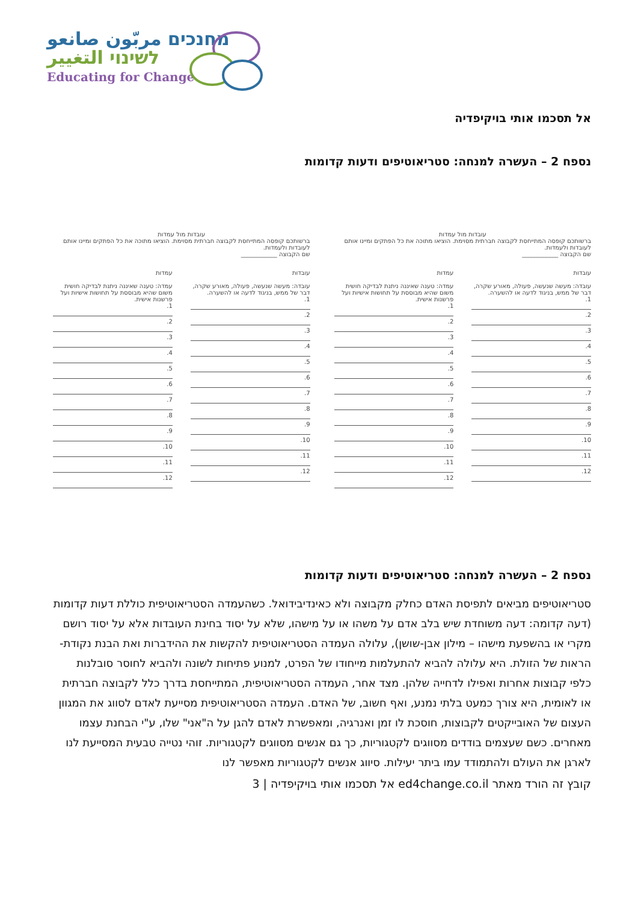מחנכים مربّون صانعو
לשינוי التغيير
Educating for Change
אל תסכמו אותי בויקיפדיה
נספח 2 – העשרה למנחה: סטריאוטיפים ודעות קדומות
עובדות מול עמדות
ברשותכם קופסה המתייחסת לקבוצה חברתית מסוימת. הוציאו מתוכה את כל הפתקים ומיינו אותם לעובדות ולעמדות.
שם הקבוצה ____________
עובדות
עובדה: מעשה שנעשה, פעולה, מאורע שקרה, דבר של ממש, בניגוד לדעה או להשערה.
1.
2.
3.
4.
5.
6.
7.
8.
9.
10.
11.
12.
עמדות
עמדה: טענה שאיננה ניתנת לבדיקה חושית משום שהיא מבוססת על תחושות אישיות ועל פרשנות אישית.
1.
2.
3.
4.
5.
6.
7.
8.
9.
10.
11.
12.
עובדות מול עמדות
ברשותכם קופסה המתייחסת לקבוצה חברתית מסוימת. הוציאו מתוכה את כל הפתקים ומיינו אותם לעובדות ולעמדות.
שם הקבוצה ____________
עובדות
עובדה: מעשה שנעשה, פעולה, מאורע שקרה, דבר של ממש, בניגוד לדעה או להשערה.
1.
2.
3.
4.
5.
6.
7.
8.
9.
10.
11.
12.
עמדות
עמדה: טענה שאיננה ניתנת לבדיקה חושית משום שהיא מבוססת על תחושות אישיות ועל פרשנות אישית.
1.
2.
3.
4.
5.
6.
7.
8.
9.
10.
11.
12.
נספח 2 – העשרה למנחה: סטריאוטיפים ודעות קדומות
סטריאוטיפים מביאים לתפיסת האדם כחלק מקבוצה ולא כאינדיבידואל. כשהעמדה הסטריאוטיפית כוללת דעות קדומות (דעה קדומה: דעה משוחדת שיש בלב אדם על משהו או על מישהו, שלא על יסוד בחינת העובדות אלא על יסוד רושם מקרי או בהשפעת מישהו – מילון אבן-שושן), עלולה העמדה הסטריאוטיפית להקשות את ההידברות ואת הבנת נקודת- הראות של הזולת. היא עלולה להביא להתעלמות מייחודו של הפרט, למנוע פתיחות לשונה ולהביא לחוסר סובלנות כלפי קבוצות אחרות ואפילו לדחייה שלהן. מצד אחר, העמדה הסטריאוטיפית, המתייחסת בדרך כלל לקבוצה חברתית או לאומית, היא צורך כמעט בלתי נמנע, ואף חשוב, של האדם. העמדה הסטריאוטיפית מסייעת לאדם לסווג את המגוון העצום של האובייקטים לקבוצות, חוסכת לו זמן ואנרגיה, ומאפשרת לאדם להגן על ה"אני" שלו, ע"י הבחנת עצמו מאחרים. כשם שעצמים בודדים מסווגים לקטגוריות, כך גם אנשים מסווגים לקטגוריות. זוהי נטייה טבעית המסייעת לנו לארגן את העולם ולהתמודד עמו ביתר יעילות. סיווג אנשים לקטגוריות מאפשר לנו
קובץ זה הורד מאתר ed4change.co.il אל תסכמו אותי בויקיפדיה | 3